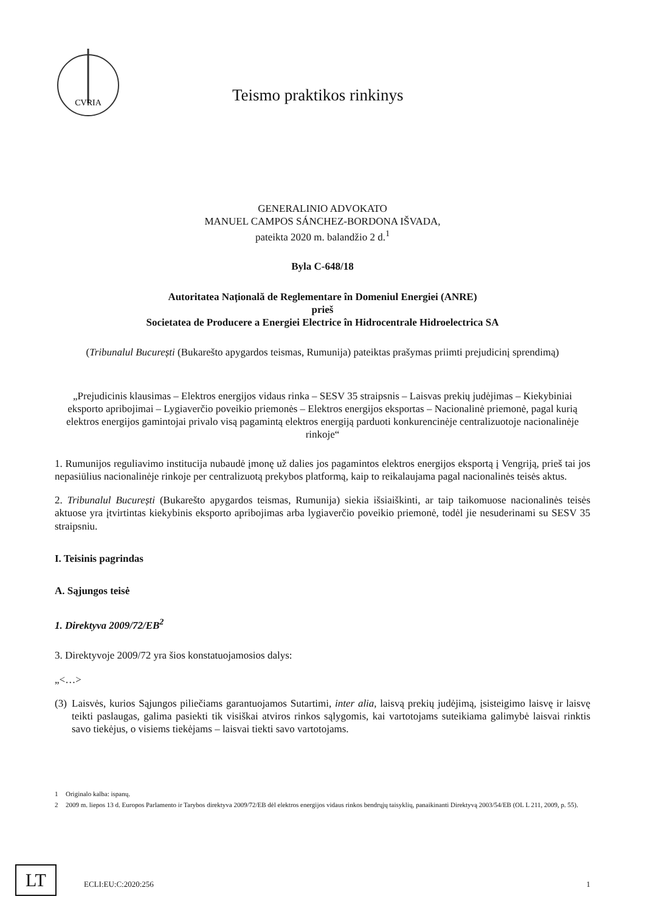CVRIA
Teismo praktikos rinkinys
GENERALINIO ADVOKATO
MANUEL CAMPOS SÁNCHEZ-BORDONA IŠVADA,
pateikta 2020 m. balandžio 2 d.<sup>1</sup>
Byla C-648/18
Autoritatea Națională de Reglementare în Domeniul Energiei (ANRE)
prieš
Societatea de Producere a Energiei Electrice în Hidrocentrale Hidroelectrica SA
(Tribunalul București (Bukarešto apygardos teismas, Rumunija) pateiktas prašymas priimti prejudicinį sprendimą)
„Prejudicinis klausimas – Elektros energijos vidaus rinka – SESV 35 straipsnis – Laisvas prekių judėjimas – Kiekybiniai eksporto apribojimai – Lygiaverčio poveikio priemonės – Elektros energijos eksportas – Nacionalinė priemonė, pagal kurią elektros energijos gamintojai privalo visą pagamintą elektros energiją parduoti konkurencinėje centralizuotoje nacionalinėje rinkoje“
1. Rumunijos reguliavimo institucija nubaudė įmonę už dalies jos pagamintos elektros energijos eksportą į Vengriją, prieš tai jos nepasiūlius nacionalinėje rinkoje per centralizuotą prekybos platformą, kaip to reikalaujama pagal nacionalinės teisės aktus.
2. Tribunalul București (Bukarešto apygardos teismas, Rumunija) siekia išsiaiškinti, ar taip taikomuose nacionalinės teisės aktuose yra įtvirtintas kiekybinis eksporto apribojimas arba lygiaverčio poveikio priemonė, todėl jie nesuderinami su SESV 35 straipsniu.
I. Teisinis pagrindas
A. Sąjungos teisė
1. Direktyva 2009/72/EB<sup>2</sup>
3. Direktyvoje 2009/72 yra šios konstatuojamosios dalys:
„<…>
(3)
Laisvės, kurios Sąjungos piliečiams garantuojamos Sutartimi, inter alia, laisvą prekių judėjimą, įsisteigimo laisvę ir laisvę teikti paslaugas, galima pasiekti tik visiškai atviros rinkos sąlygomis, kai vartotojams suteikiama galimybė laisvai rinktis savo tiekėjus, o visiems tiekėjams – laisvai tiekti savo vartotojams.
1 Originalo kalba: ispanų.
2 2009 m. liepos 13 d. Europos Parlamento ir Tarybos direktyva 2009/72/EB dėl elektros energijos vidaus rinkos bendrųjų taisyklių, panaikinanti Direktyvą 2003/54/EB (OL L 211, 2009, p. 55).
LT ECLI:EU:C:2020:256 1